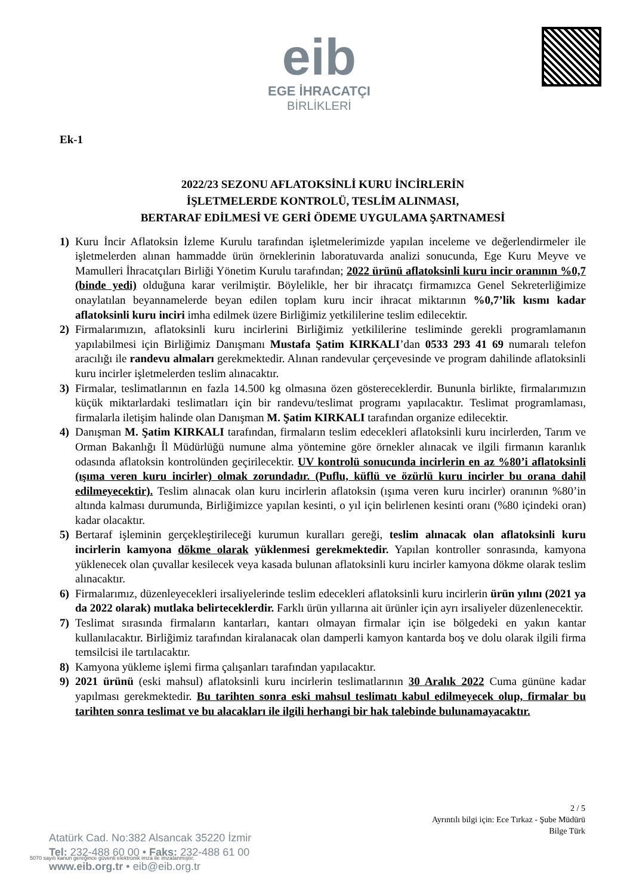eib
EGE İHRACATÇI
BİRLİKLERİ
Ek-1
2022/23 SEZONU AFLATOKSİNLİ KURU İNCİRLERİN
İŞLETMELERDE KONTROLÜ, TESLİM ALINMASI,
BERTARAF EDİLMESİ VE GERİ ÖDEME UYGULAMA ŞARTNAMESİ
1) Kuru İncir Aflatoksin İzleme Kurulu tarafından işletmelerimizde yapılan inceleme ve değerlendirmeler ile işletmelerden alınan hammadde ürün örneklerinin laboratuvarda analizi sonucunda, Ege Kuru Meyve ve Mamulleri İhracatçıları Birliği Yönetim Kurulu tarafından; 2022 ürünü aflatoksinli kuru incir oranının %0,7 (binde yedi) olduğuna karar verilmiştir. Böylelikle, her bir ihracatçı firmamızca Genel Sekreterliğimize onaylatılan beyannamelerde beyan edilen toplam kuru incir ihracat miktarının %0,7’lik kısmı kadar aflatoksinli kuru inciri imha edilmek üzere Birliğimiz yetkililerine teslim edilecektir.
2) Firmalarımızın, aflatoksinli kuru incirlerini Birliğimiz yetkililerine tesliminde gerekli programlamanın yapılabilmesi için Birliğimiz Danışmanı Mustafa Şatim KIRKALI’dan 0533 293 41 69 numaralı telefon aracılığı ile randevu almaları gerekmektedir. Alınan randevular çerçevesinde ve program dahilinde aflatoksinli kuru incirler işletmelerden teslim alınacaktır.
3) Firmalar, teslimatlarının en fazla 14.500 kg olmasına özen göstereceklerdir. Bununla birlikte, firmalarımızın küçük miktarlardaki teslimatları için bir randevu/teslimat programı yapılacaktır. Teslimat programlaması, firmalarla iletişim halinde olan Danışman M. Şatim KIRKALI tarafından organize edilecektir.
4) Danışman M. Şatim KIRKALI tarafından, firmaların teslim edecekleri aflatoksinli kuru incirlerden, Tarım ve Orman Bakanlığı İl Müdürlüğü numune alma yöntemine göre örnekler alınacak ve ilgili firmanın karanlık odasında aflatoksin kontrolünden geçirilecektir. UV kontrolü sonucunda incirlerin en az %80’i aflatoksinli (ışıma veren kuru incirler) olmak zorundadır. (Puflu, küflü ve özürlü kuru incirler bu orana dahil edilmeyecektir). Teslim alınacak olan kuru incirlerin aflatoksin (ışıma veren kuru incirler) oranının %80’in altında kalması durumunda, Birliğimizce yapılan kesinti, o yıl için belirlenen kesinti oranı (%80 içindeki oran) kadar olacaktır.
5) Bertaraf işleminin gerçekleştirileceği kurumun kuralları gereği, teslim alınacak olan aflatoksinli kuru incirlerin kamyona dökme olarak yüklenmesi gerekmektedir. Yapılan kontroller sonrasında, kamyona yüklenecek olan çuvallar kesilecek veya kasada bulunan aflatoksinli kuru incirler kamyona dökme olarak teslim alınacaktır.
6) Firmalarımız, düzenleyecekleri irsaliyelerinde teslim edecekleri aflatoksinli kuru incirlerin ürün yılını (2021 ya da 2022 olarak) mutlaka belirteceklerdir. Farklı ürün yıllarına ait ürünler için ayrı irsaliyeler düzenlenecektir.
7) Teslimat sırasında firmaların kantarları, kantarı olmayan firmalar için ise bölgedeki en yakın kantar kullanılacaktır. Birliğimiz tarafından kiralanacak olan damperli kamyon kantarda boş ve dolu olarak ilgili firma temsilcisi ile tartılacaktır.
8) Kamyona yükleme işlemi firma çalışanları tarafından yapılacaktır.
9) 2021 ürünü (eski mahsul) aflatoksinli kuru incirlerin teslimatlarının 30 Aralık 2022 Cuma gününe kadar yapılması gerekmektedir. Bu tarihten sonra eski mahsul teslimatı kabul edilmeyecek olup, firmalar bu tarihten sonra teslimat ve bu alacakları ile ilgili herhangi bir hak talebinde bulunamayacaktır.
2 / 5
Ayrıntılı bilgi için: Ece Tırkaz - Şube Müdürü
Bilge Türk
Atatürk Cad. No:382 Alsancak 35220 İzmir
Tel: 232-488 60 00 • Faks: 232-488 61 00
www.eib.org.tr • eib@eib.org.tr
5070 sayılı kanun gereğince güvenli elektronik imza ile imzalanmıştır.